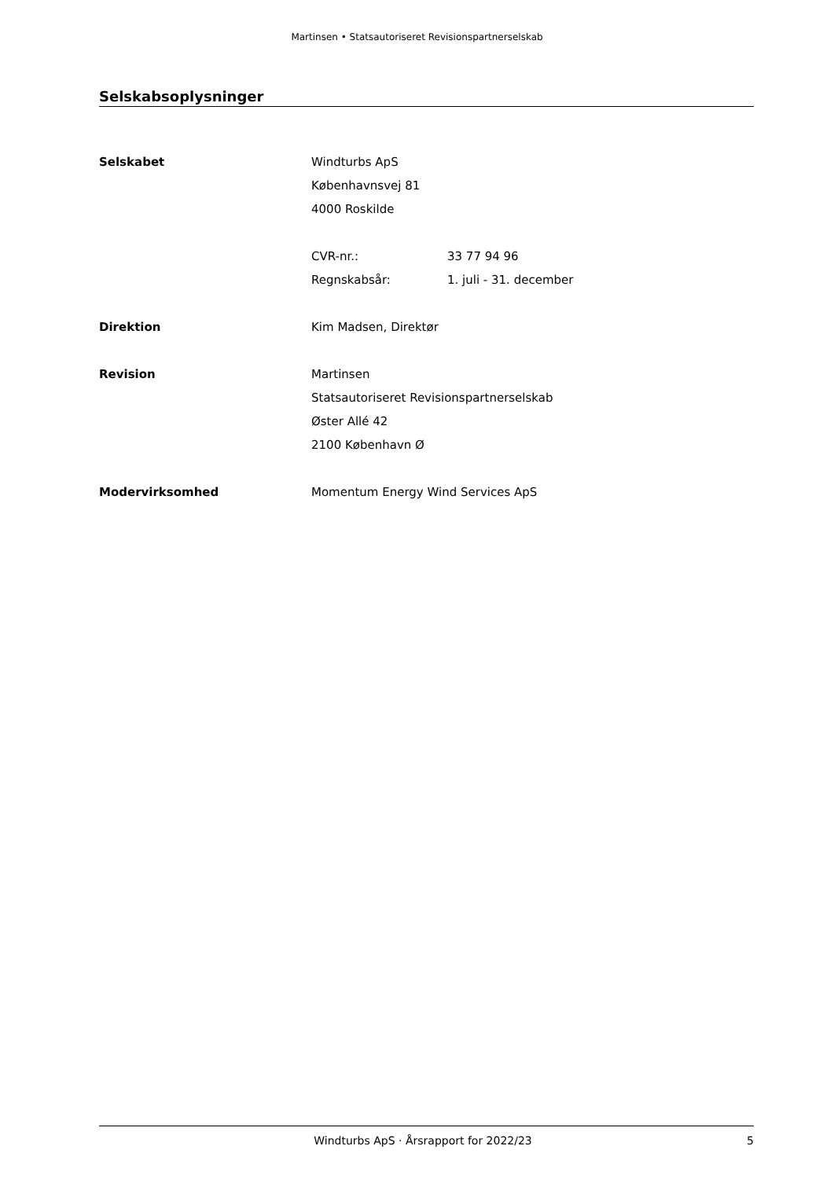Martinsen • Statsautoriseret Revisionspartnerselskab
Selskabsoplysninger
Selskabet Windturbs ApS
Københavnsvej 81
4000 Roskilde
CVR-nr.: 33 77 94 96
Regnskabsår: 1. juli - 31. december
Direktion Kim Madsen, Direktør
Revision Martinsen
Statsautoriseret Revisionspartnerselskab
Øster Allé 42
2100 København Ø
Modervirksomhed Momentum Energy Wind Services ApS
Windturbs ApS · Årsrapport for 2022/23 5